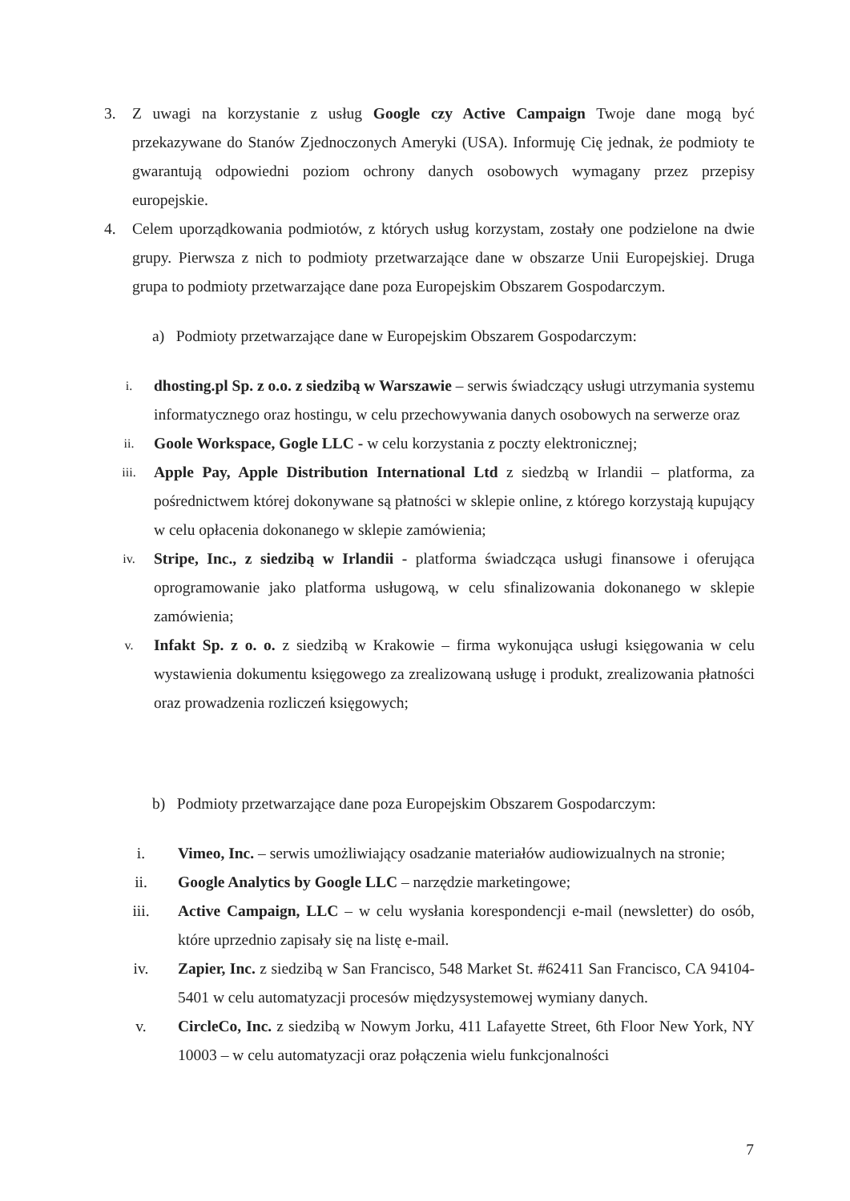3. Z uwagi na korzystanie z usług Google czy Active Campaign Twoje dane mogą być przekazywane do Stanów Zjednoczonych Ameryki (USA). Informuję Cię jednak, że podmioty te gwarantują odpowiedni poziom ochrony danych osobowych wymagany przez przepisy europejskie.
4. Celem uporządkowania podmiotów, z których usług korzystam, zostały one podzielone na dwie grupy. Pierwsza z nich to podmioty przetwarzające dane w obszarze Unii Europejskiej. Druga grupa to podmioty przetwarzające dane poza Europejskim Obszarem Gospodarczym.
a) Podmioty przetwarzające dane w Europejskim Obszarem Gospodarczym:
i. dhosting.pl Sp. z o.o. z siedzibą w Warszawie – serwis świadczący usługi utrzymania systemu informatycznego oraz hostingu, w celu przechowywania danych osobowych na serwerze oraz
ii. Goole Workspace, Gogle LLC - w celu korzystania z poczty elektronicznej;
iii. Apple Pay, Apple Distribution International Ltd z siedzbą w Irlandii – platforma, za pośrednictwem której dokonywane są płatności w sklepie online, z którego korzystają kupujący w celu opłacenia dokonanego w sklepie zamówienia;
iv. Stripe, Inc., z siedzibą w Irlandii - platforma świadcząca usługi finansowe i oferująca oprogramowanie jako platforma usługową, w celu sfinalizowania dokonanego w sklepie zamówienia;
v. Infakt Sp. z o. o. z siedzibą w Krakowie – firma wykonująca usługi księgowania w celu wystawienia dokumentu księgowego za zrealizowaną usługę i produkt, zrealizowania płatności oraz prowadzenia rozliczeń księgowych;
b) Podmioty przetwarzające dane poza Europejskim Obszarem Gospodarczym:
i. Vimeo, Inc. – serwis umożliwiający osadzanie materiałów audiowizualnych na stronie;
ii. Google Analytics by Google LLC – narzędzie marketingowe;
iii. Active Campaign, LLC – w celu wysłania korespondencji e-mail (newsletter) do osób, które uprzednio zapisały się na listę e-mail.
iv. Zapier, Inc. z siedzibą w San Francisco, 548 Market St. #62411 San Francisco, CA 94104-5401 w celu automatyzacji procesów międzysystemowej wymiany danych.
v. CircleCo, Inc. z siedzibą w Nowym Jorku, 411 Lafayette Street, 6th Floor New York, NY 10003 – w celu automatyzacji oraz połączenia wielu funkcjonalności
7